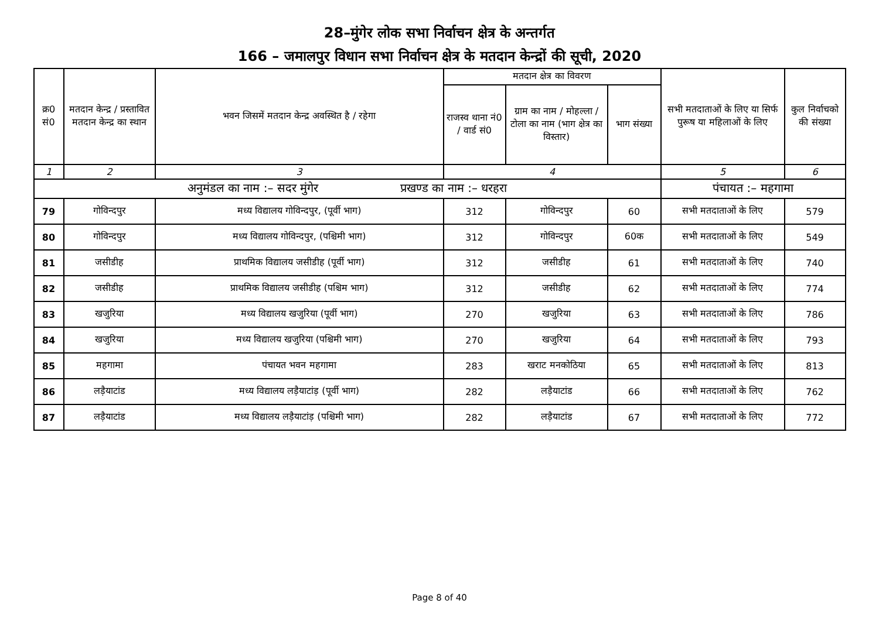28–मुंगेर लोक सभा निर्वाचन क्षेत्र के अन्तर्गत
166 – जमालपुर विधान सभा निर्वाचन क्षेत्र के मतदान केन्द्रों की सूची, 2020
| क्र0 सं0 | मतदान केन्द्र / प्रस्तावित मतदान केन्द्र का स्थान | भवन जिसमें मतदान केन्द्र अवस्थित है / रहेगा | मतदान क्षेत्र का विवरण | | | सभी मतदाताओं के लिए या सिर्फ पुरूष या महिलाओं के लिए | कुल निर्वाचको की संख्या |
| --- | --- | --- | --- | --- | --- | --- | --- |
| | | | राजस्व थाना नं0 / वार्ड सं0 | ग्राम का नाम / मोहल्ला / टोला का नाम (भाग क्षेत्र का विस्तार) | भाग संख्या | | |
| 1 | 2 | 3 | 4 | | | 5 | 6 |
| अनुमंडल का नाम :– सदर मुंगेर प्रखण्ड का नाम :– धरहरा | | | | | | पंचायत :– महगामा | |
| 79 | गोविन्दपुर | मध्य विद्यालय गोविन्दपुर, (पूर्वी भाग) | 312 | गोविन्दपुर | 60 | सभी मतदाताओं के लिए | 579 |
| 80 | गोविन्दपुर | मध्य विद्यालय गोविन्दपुर, (पश्चिमी भाग) | 312 | गोविन्दपुर | 60क | सभी मतदाताओं के लिए | 549 |
| 81 | जसीडीह | प्राथमिक विद्यालय जसीडीह (पूर्वी भाग) | 312 | जसीडीह | 61 | सभी मतदाताओं के लिए | 740 |
| 82 | जसीडीह | प्राथमिक विद्यालय जसीडीह (पश्चिम भाग) | 312 | जसीडीह | 62 | सभी मतदाताओं के लिए | 774 |
| 83 | खजुरिया | मध्य विद्यालय खजुरिया (पूर्वी भाग) | 270 | खजुरिया | 63 | सभी मतदाताओं के लिए | 786 |
| 84 | खजुरिया | मध्य विद्यालय खजुरिया (पश्चिमी भाग) | 270 | खजुरिया | 64 | सभी मतदाताओं के लिए | 793 |
| 85 | महगामा | पंचायत भवन महगामा | 283 | खराट मनकोठिया | 65 | सभी मतदाताओं के लिए | 813 |
| 86 | लड़ैयाटांड | मध्य विद्यालय लड़ैयाटांड़ (पूर्वी भाग) | 282 | लड़ैयाटांड | 66 | सभी मतदाताओं के लिए | 762 |
| 87 | लड़ैयाटांड | मध्य विद्यालय लड़ैयाटांड़ (पश्चिमी भाग) | 282 | लड़ैयाटांड | 67 | सभी मतदाताओं के लिए | 772 |
Page 8 of 40